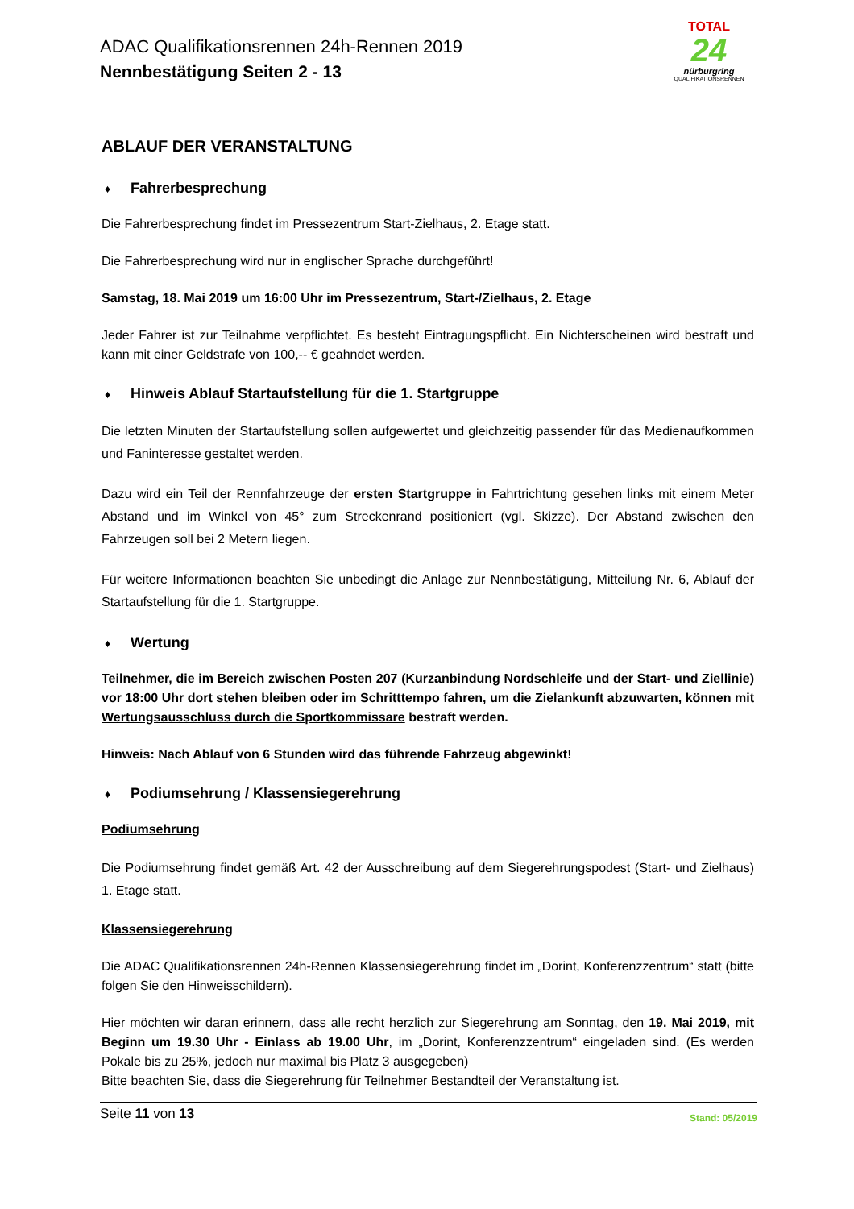ADAC Qualifikationsrennen 24h-Rennen 2019
Nennbestätigung Seiten 2 - 13
TOTAL
24
nürburgring
QUALIFIKATIONSRENNEN
ABLAUF DER VERANSTALTUNG
♦ Fahrerbesprechung
Die Fahrerbesprechung findet im Pressezentrum Start-Zielhaus, 2. Etage statt.
Die Fahrerbesprechung wird nur in englischer Sprache durchgeführt!
Samstag, 18. Mai 2019 um 16:00 Uhr im Pressezentrum, Start-/Zielhaus, 2. Etage
Jeder Fahrer ist zur Teilnahme verpflichtet. Es besteht Eintragungspflicht. Ein Nichterscheinen wird bestraft und kann mit einer Geldstrafe von 100,-- € geahndet werden.
♦ Hinweis Ablauf Startaufstellung für die 1. Startgruppe
Die letzten Minuten der Startaufstellung sollen aufgewertet und gleichzeitig passender für das Medienaufkommen und Faninteresse gestaltet werden.
Dazu wird ein Teil der Rennfahrzeuge der ersten Startgruppe in Fahrtrichtung gesehen links mit einem Meter Abstand und im Winkel von 45° zum Streckenrand positioniert (vgl. Skizze). Der Abstand zwischen den Fahrzeugen soll bei 2 Metern liegen.
Für weitere Informationen beachten Sie unbedingt die Anlage zur Nennbestätigung, Mitteilung Nr. 6, Ablauf der Startaufstellung für die 1. Startgruppe.
♦ Wertung
Teilnehmer, die im Bereich zwischen Posten 207 (Kurzanbindung Nordschleife und der Start- und Ziellinie) vor 18:00 Uhr dort stehen bleiben oder im Schritttempo fahren, um die Zielankunft abzuwarten, können mit Wertungsausschluss durch die Sportkommissare bestraft werden.
Hinweis: Nach Ablauf von 6 Stunden wird das führende Fahrzeug abgewinkt!
♦ Podiumsehrung / Klassensiegerehrung
Podiumsehrung
Die Podiumsehrung findet gemäß Art. 42 der Ausschreibung auf dem Siegerehrungspodest (Start- und Zielhaus) 1. Etage statt.
Klassensiegerehrung
Die ADAC Qualifikationsrennen 24h-Rennen Klassensiegerehrung findet im „Dorint, Konferenzzentrum“ statt (bitte folgen Sie den Hinweisschildern).
Hier möchten wir daran erinnern, dass alle recht herzlich zur Siegerehrung am Sonntag, den 19. Mai 2019, mit Beginn um 19.30 Uhr - Einlass ab 19.00 Uhr, im „Dorint, Konferenzzentrum“ eingeladen sind. (Es werden Pokale bis zu 25%, jedoch nur maximal bis Platz 3 ausgegeben)
Bitte beachten Sie, dass die Siegerehrung für Teilnehmer Bestandteil der Veranstaltung ist.
Seite 11 von 13
Stand: 05/2019